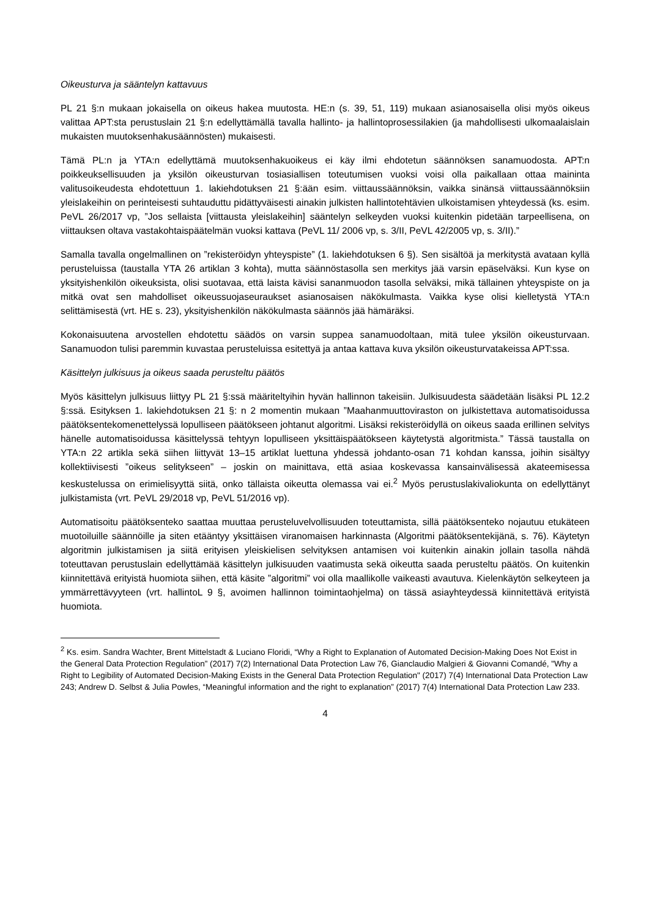Oikeusturva ja sääntelyn kattavuus
PL 21 §:n mukaan jokaisella on oikeus hakea muutosta. HE:n (s. 39, 51, 119) mukaan asianosaisella olisi myös oikeus valittaa APT:sta perustuslain 21 §:n edellyttämällä tavalla hallinto- ja hallintoprosessilakien (ja mahdollisesti ulkomaalaislain mukaisten muutoksenhakusäännösten) mukaisesti.
Tämä PL:n ja YTA:n edellyttämä muutoksenhakuoikeus ei käy ilmi ehdotetun säännöksen sanamuodosta. APT:n poikkeuksellisuuden ja yksilön oikeusturvan tosiasiallisen toteutumisen vuoksi voisi olla paikallaan ottaa maininta valitusoikeudesta ehdotettuun 1. lakiehdotuksen 21 §:ään esim. viittaussäännöksin, vaikka sinänsä viittaussäännöksiin yleislakeihin on perinteisesti suhtauduttu pidättyväisesti ainakin julkisten hallintotehtävien ulkoistamisen yhteydessä (ks. esim. PeVL 26/2017 vp, ”Jos sellaista [viittausta yleislakeihin] sääntelyn selkeyden vuoksi kuitenkin pidetään tarpeellisena, on viittauksen oltava vastakohtaispäätelmän vuoksi kattava (PeVL 11/ 2006 vp, s. 3/II, PeVL 42/2005 vp, s. 3/II).”
Samalla tavalla ongelmallinen on ”rekisteröidyn yhteyspiste” (1. lakiehdotuksen 6 §). Sen sisältöä ja merkitystä avataan kyllä perusteluissa (taustalla YTA 26 artiklan 3 kohta), mutta säännöstasolla sen merkitys jää varsin epäselväksi. Kun kyse on yksityishenkilön oikeuksista, olisi suotavaa, että laista kävisi sananmuodon tasolla selväksi, mikä tällainen yhteyspiste on ja mitkä ovat sen mahdolliset oikeussuojaseuraukset asianosaisen näkökulmasta. Vaikka kyse olisi kielletystä YTA:n selittämisestä (vrt. HE s. 23), yksityishenkilön näkökulmasta säännös jää hämäräksi.
Kokonaisuutena arvostellen ehdotettu säädös on varsin suppea sanamuodoltaan, mitä tulee yksilön oikeusturvaan. Sanamuodon tulisi paremmin kuvastaa perusteluissa esitettyä ja antaa kattava kuva yksilön oikeusturvatakeissa APT:ssa.
Käsittelyn julkisuus ja oikeus saada perusteltu päätös
Myös käsittelyn julkisuus liittyy PL 21 §:ssä määriteltyihin hyvän hallinnon takeisiin. Julkisuudesta säädetään lisäksi PL 12.2 §:ssä. Esityksen 1. lakiehdotuksen 21 §: n 2 momentin mukaan ”Maahanmuuttoviraston on julkistettava automatisoidussa päätöksentekomenettelyssä lopulliseen päätökseen johtanut algoritmi. Lisäksi rekisteröidyllä on oikeus saada erillinen selvitys hänelle automatisoidussa käsittelyssä tehtyyn lopulliseen yksittäispäätökseen käytetystä algoritmista.” Tässä taustalla on YTA:n 22 artikla sekä siihen liittyvät 13–15 artiklat luettuna yhdessä johdanto-osan 71 kohdan kanssa, joihin sisältyy kollektiivisesti ”oikeus selitykseen” – joskin on mainittava, että asiaa koskevassa kansainvälisessä akateemisessa keskustelussa on erimielisyyttä siitä, onko tällaista oikeutta olemassa vai ei.<sup>2</sup> Myös perustuslakivaliokunta on edellyttänyt julkistamista (vrt. PeVL 29/2018 vp, PeVL 51/2016 vp).
Automatisoitu päätöksenteko saattaa muuttaa perusteluvelvollisuuden toteuttamista, sillä päätöksenteko nojautuu etukäteen muotoiluille säännöille ja siten etääntyy yksittäisen viranomaisen harkinnasta (Algoritmi päätöksentekijänä, s. 76). Käytetyn algoritmin julkistamisen ja siitä erityisen yleiskielisen selvityksen antamisen voi kuitenkin ainakin jollain tasolla nähdä toteuttavan perustuslain edellyttämää käsittelyn julkisuuden vaatimusta sekä oikeutta saada perusteltu päätös. On kuitenkin kiinnitettävä erityistä huomiota siihen, että käsite ”algoritmi” voi olla maallikolle vaikeasti avautuva. Kielenkäytön selkeyteen ja ymmärrettävyyteen (vrt. hallintoL 9 §, avoimen hallinnon toimintaohjelma) on tässä asiayhteydessä kiinnitettävä erityistä huomiota.
<sup>2</sup> Ks. esim. Sandra Wachter, Brent Mittelstadt & Luciano Floridi, “Why a Right to Explanation of Automated Decision-Making Does Not Exist in the General Data Protection Regulation” (2017) 7(2) International Data Protection Law 76, Gianclaudio Malgieri & Giovanni Comandé, "Why a Right to Legibility of Automated Decision-Making Exists in the General Data Protection Regulation" (2017) 7(4) International Data Protection Law 243; Andrew D. Selbst & Julia Powles, “Meaningful information and the right to explanation” (2017) 7(4) International Data Protection Law 233.
4